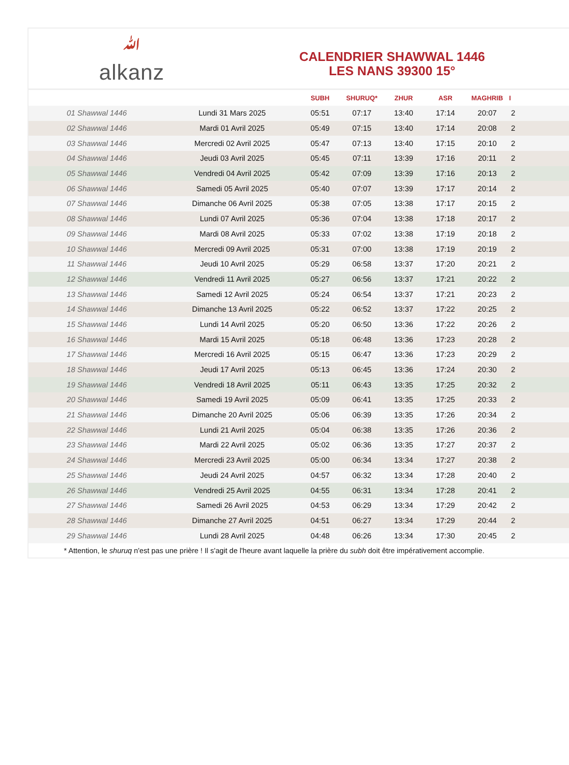ﷲalkanz
CALENDRIER SHAWWAL 1446
LES NANS 39300 15°
| | | SUBH | SHURUQ* | ZHUR | ASR | MAGHRIB | I |
| --- | --- | --- | --- | --- | --- | --- | --- |
| 01 Shawwal 1446 | Lundi 31 Mars 2025 | 05:51 | 07:17 | 13:40 | 17:14 | 20:07 | 2 |
| 02 Shawwal 1446 | Mardi 01 Avril 2025 | 05:49 | 07:15 | 13:40 | 17:14 | 20:08 | 2 |
| 03 Shawwal 1446 | Mercredi 02 Avril 2025 | 05:47 | 07:13 | 13:40 | 17:15 | 20:10 | 2 |
| 04 Shawwal 1446 | Jeudi 03 Avril 2025 | 05:45 | 07:11 | 13:39 | 17:16 | 20:11 | 2 |
| 05 Shawwal 1446 | Vendredi 04 Avril 2025 | 05:42 | 07:09 | 13:39 | 17:16 | 20:13 | 2 |
| 06 Shawwal 1446 | Samedi 05 Avril 2025 | 05:40 | 07:07 | 13:39 | 17:17 | 20:14 | 2 |
| 07 Shawwal 1446 | Dimanche 06 Avril 2025 | 05:38 | 07:05 | 13:38 | 17:17 | 20:15 | 2 |
| 08 Shawwal 1446 | Lundi 07 Avril 2025 | 05:36 | 07:04 | 13:38 | 17:18 | 20:17 | 2 |
| 09 Shawwal 1446 | Mardi 08 Avril 2025 | 05:33 | 07:02 | 13:38 | 17:19 | 20:18 | 2 |
| 10 Shawwal 1446 | Mercredi 09 Avril 2025 | 05:31 | 07:00 | 13:38 | 17:19 | 20:19 | 2 |
| 11 Shawwal 1446 | Jeudi 10 Avril 2025 | 05:29 | 06:58 | 13:37 | 17:20 | 20:21 | 2 |
| 12 Shawwal 1446 | Vendredi 11 Avril 2025 | 05:27 | 06:56 | 13:37 | 17:21 | 20:22 | 2 |
| 13 Shawwal 1446 | Samedi 12 Avril 2025 | 05:24 | 06:54 | 13:37 | 17:21 | 20:23 | 2 |
| 14 Shawwal 1446 | Dimanche 13 Avril 2025 | 05:22 | 06:52 | 13:37 | 17:22 | 20:25 | 2 |
| 15 Shawwal 1446 | Lundi 14 Avril 2025 | 05:20 | 06:50 | 13:36 | 17:22 | 20:26 | 2 |
| 16 Shawwal 1446 | Mardi 15 Avril 2025 | 05:18 | 06:48 | 13:36 | 17:23 | 20:28 | 2 |
| 17 Shawwal 1446 | Mercredi 16 Avril 2025 | 05:15 | 06:47 | 13:36 | 17:23 | 20:29 | 2 |
| 18 Shawwal 1446 | Jeudi 17 Avril 2025 | 05:13 | 06:45 | 13:36 | 17:24 | 20:30 | 2 |
| 19 Shawwal 1446 | Vendredi 18 Avril 2025 | 05:11 | 06:43 | 13:35 | 17:25 | 20:32 | 2 |
| 20 Shawwal 1446 | Samedi 19 Avril 2025 | 05:09 | 06:41 | 13:35 | 17:25 | 20:33 | 2 |
| 21 Shawwal 1446 | Dimanche 20 Avril 2025 | 05:06 | 06:39 | 13:35 | 17:26 | 20:34 | 2 |
| 22 Shawwal 1446 | Lundi 21 Avril 2025 | 05:04 | 06:38 | 13:35 | 17:26 | 20:36 | 2 |
| 23 Shawwal 1446 | Mardi 22 Avril 2025 | 05:02 | 06:36 | 13:35 | 17:27 | 20:37 | 2 |
| 24 Shawwal 1446 | Mercredi 23 Avril 2025 | 05:00 | 06:34 | 13:34 | 17:27 | 20:38 | 2 |
| 25 Shawwal 1446 | Jeudi 24 Avril 2025 | 04:57 | 06:32 | 13:34 | 17:28 | 20:40 | 2 |
| 26 Shawwal 1446 | Vendredi 25 Avril 2025 | 04:55 | 06:31 | 13:34 | 17:28 | 20:41 | 2 |
| 27 Shawwal 1446 | Samedi 26 Avril 2025 | 04:53 | 06:29 | 13:34 | 17:29 | 20:42 | 2 |
| 28 Shawwal 1446 | Dimanche 27 Avril 2025 | 04:51 | 06:27 | 13:34 | 17:29 | 20:44 | 2 |
| 29 Shawwal 1446 | Lundi 28 Avril 2025 | 04:48 | 06:26 | 13:34 | 17:30 | 20:45 | 2 |
* Attention, le shuruq n'est pas une prière ! Il s'agit de l'heure avant laquelle la prière du subh doit être impérativement accomplie.